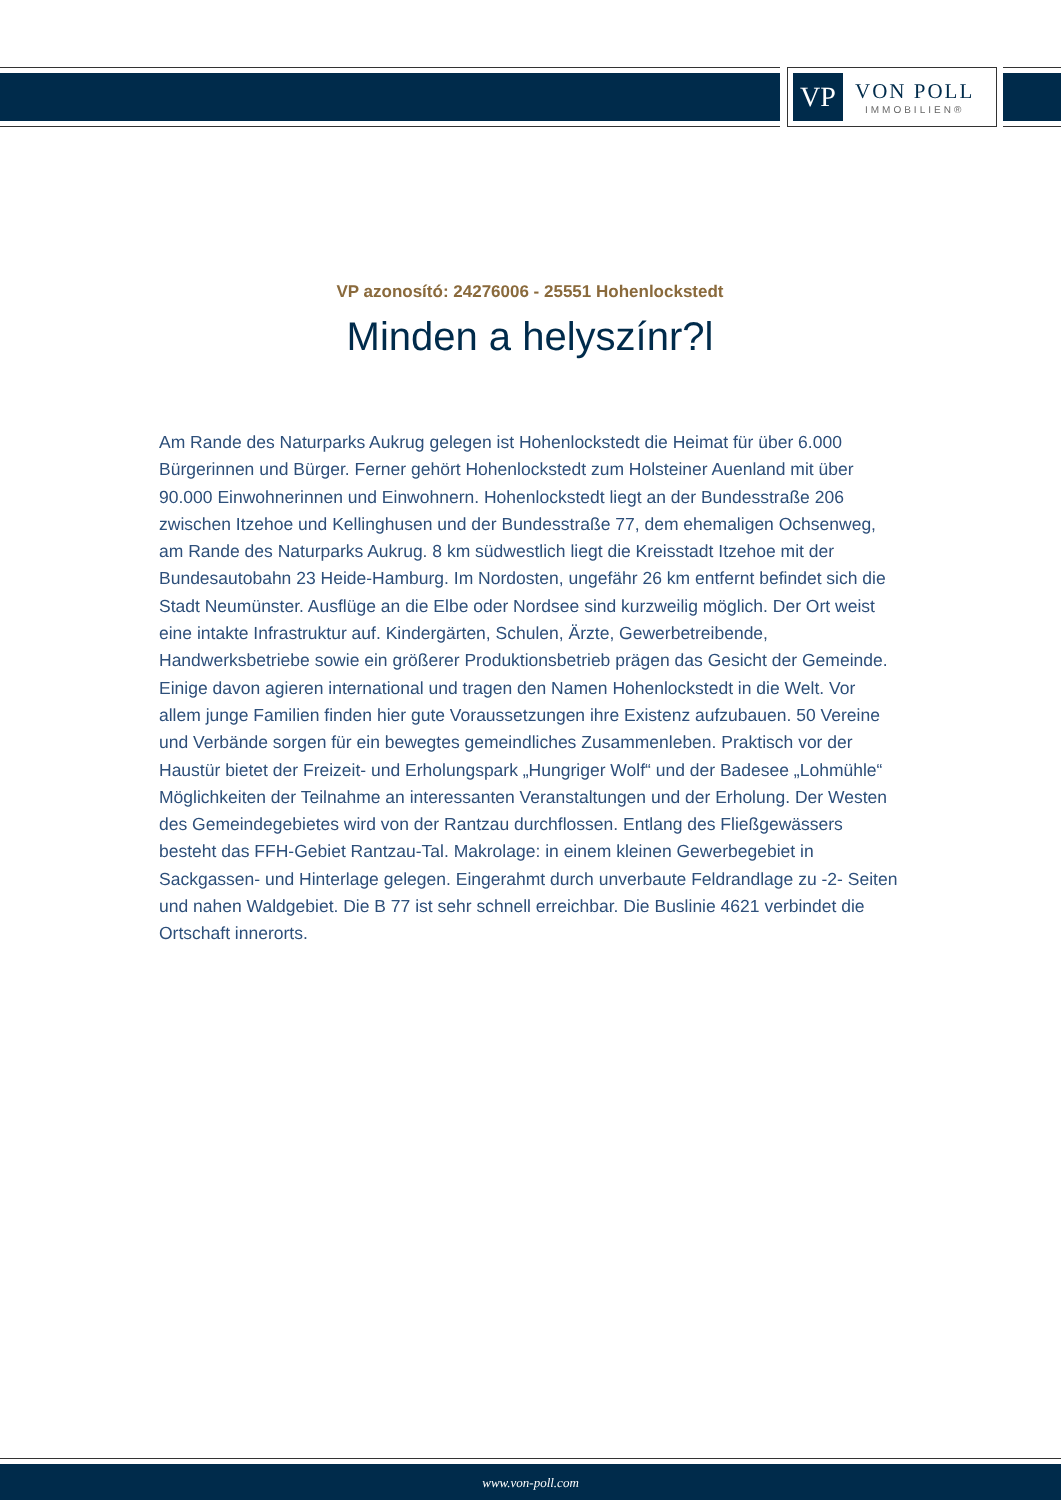VP
VON POLL
IMMOBILIEN®
VP azonosító: 24276006 - 25551 Hohenlockstedt
Minden a helyszínr?l
Am Rande des Naturparks Aukrug gelegen ist Hohenlockstedt die Heimat für über 6.000 Bürgerinnen und Bürger. Ferner gehört Hohenlockstedt zum Holsteiner Auenland mit über 90.000 Einwohnerinnen und Einwohnern. Hohenlockstedt liegt an der Bundesstraße 206 zwischen Itzehoe und Kellinghusen und der Bundesstraße 77, dem ehemaligen Ochsenweg, am Rande des Naturparks Aukrug. 8 km südwestlich liegt die Kreisstadt Itzehoe mit der Bundesautobahn 23 Heide-Hamburg. Im Nordosten, ungefähr 26 km entfernt befindet sich die Stadt Neumünster. Ausflüge an die Elbe oder Nordsee sind kurzweilig möglich. Der Ort weist eine intakte Infrastruktur auf. Kindergärten, Schulen, Ärzte, Gewerbetreibende, Handwerksbetriebe sowie ein größerer Produktionsbetrieb prägen das Gesicht der Gemeinde. Einige davon agieren international und tragen den Namen Hohenlockstedt in die Welt. Vor allem junge Familien finden hier gute Voraussetzungen ihre Existenz aufzubauen. 50 Vereine und Verbände sorgen für ein bewegtes gemeindliches Zusammenleben. Praktisch vor der Haustür bietet der Freizeit- und Erholungspark „Hungriger Wolf“ und der Badesee „Lohmühle“ Möglichkeiten der Teilnahme an interessanten Veranstaltungen und der Erholung. Der Westen des Gemeindegebietes wird von der Rantzau durchflossen. Entlang des Fließgewässers besteht das FFH-Gebiet Rantzau-Tal. Makrolage: in einem kleinen Gewerbegebiet in Sackgassen- und Hinterlage gelegen. Eingerahmt durch unverbaute Feldrandlage zu -2- Seiten und nahen Waldgebiet. Die B 77 ist sehr schnell erreichbar. Die Buslinie 4621 verbindet die Ortschaft innerorts.
www.von-poll.com